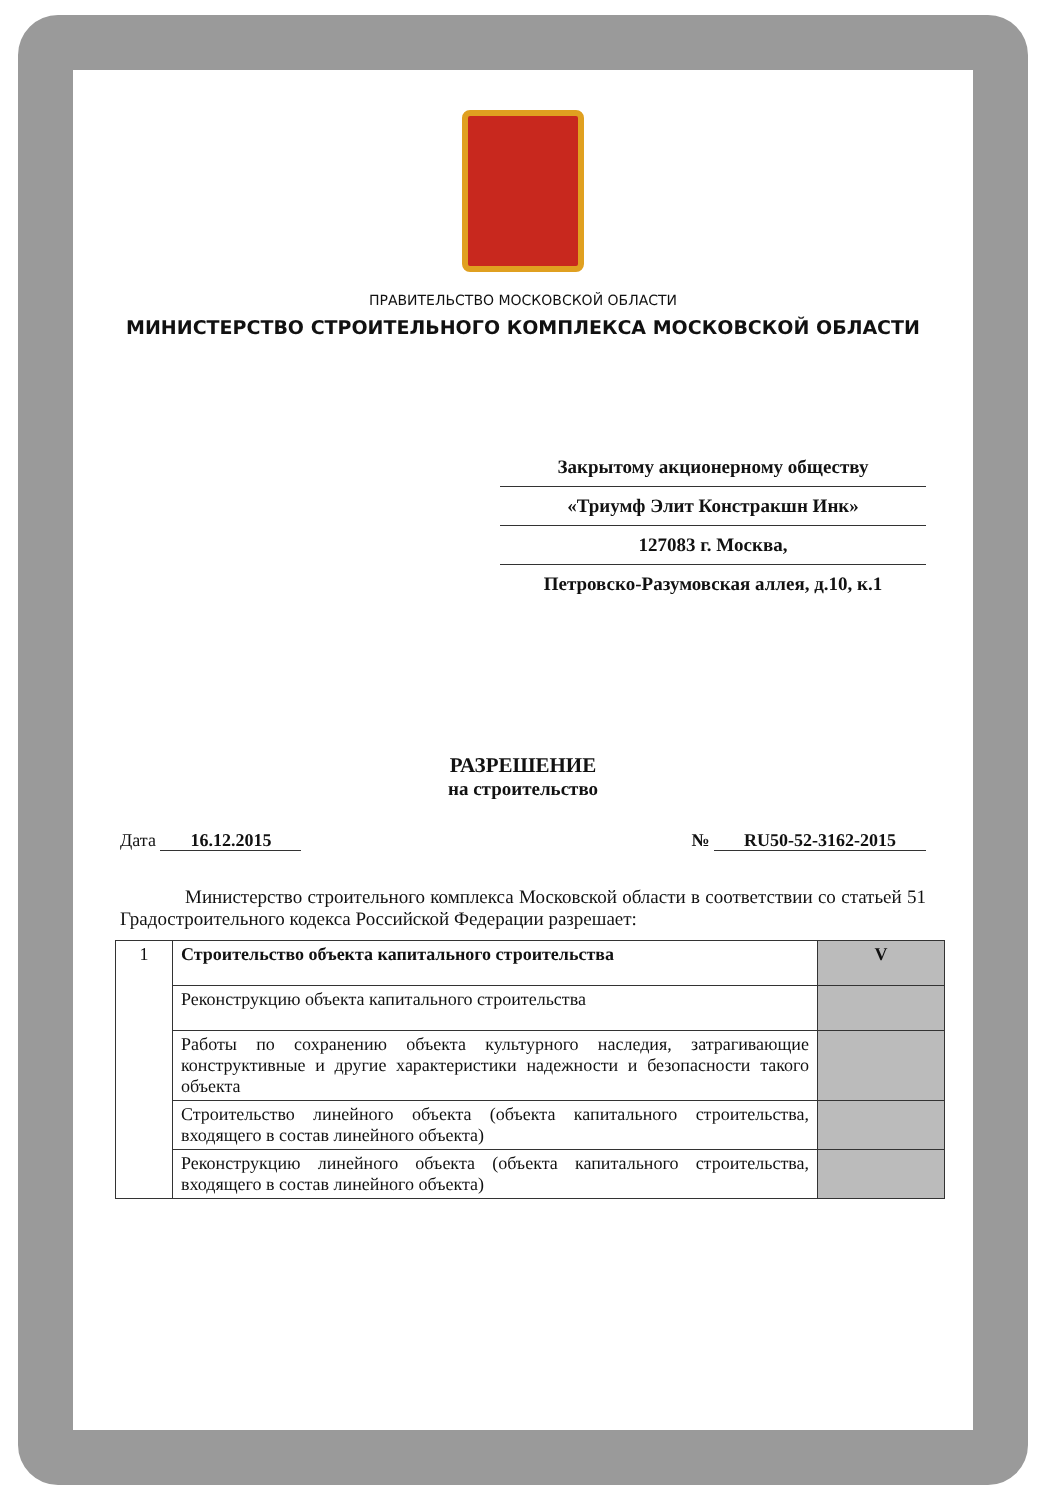ПРАВИТЕЛЬСТВО МОСКОВСКОЙ ОБЛАСТИ
МИНИСТЕРСТВО СТРОИТЕЛЬНОГО КОМПЛЕКСА МОСКОВСКОЙ ОБЛАСТИ
Закрытому акционерному обществу
«Триумф Элит Констракшн Инк»
127083 г. Москва,
Петровско-Разумовская аллея, д.10, к.1
РАЗРЕШЕНИЕ
на строительство
Дата 16.12.2015 № RU50-52-3162-2015
Министерство строительного комплекса Московской области в соответствии со статьей 51 Градостроительного кодекса Российской Федерации разрешает:
| 1 | Строительство объекта капитального строительства | V |
| | Реконструкцию объекта капитального строительства | |
| | Работы по сохранению объекта культурного наследия, затрагивающие конструктивные и другие характеристики надежности и безопасности такого объекта | |
| | Строительство линейного объекта (объекта капитального строительства, входящего в состав линейного объекта) | |
| | Реконструкцию линейного объекта (объекта капитального строительства, входящего в состав линейного объекта) | |